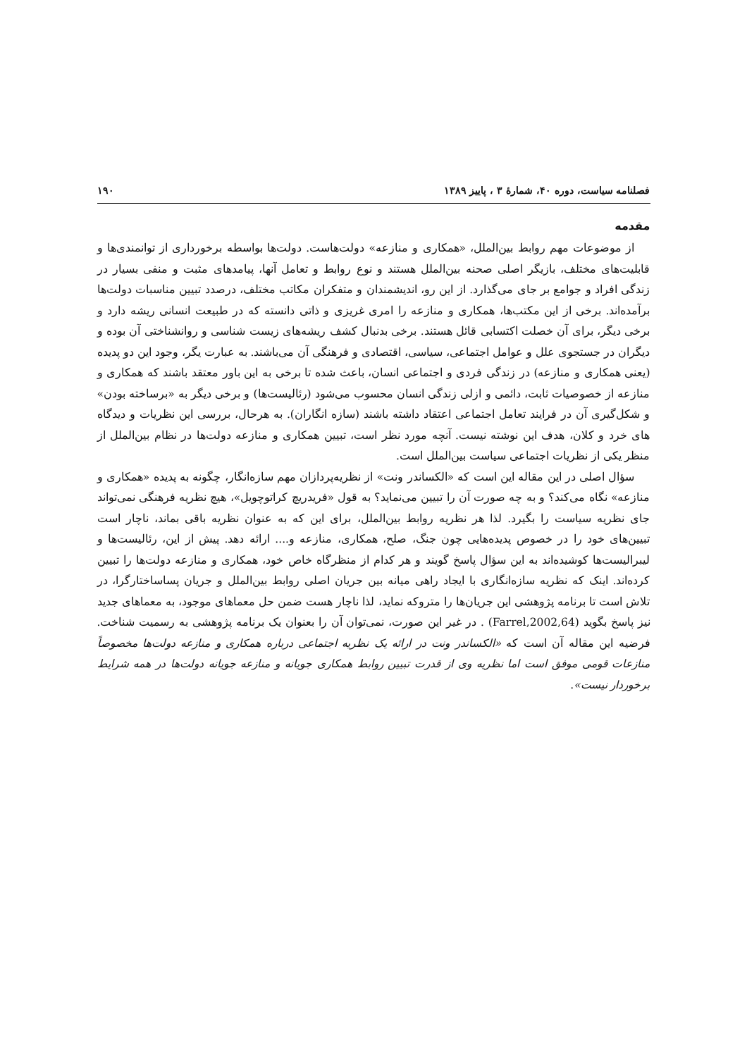فصلنامه سیاست، دوره ۴۰، شمارهٔ ۳ ، پاییز ۱۳۸۹ ۱۹۰
مقدمه
از موضوعات مهم روابط بین‌الملل، «همکاری و منازعه» دولت‌هاست. دولت‌ها بواسطه برخورداری از توانمندی‌ها و قابلیت‌های مختلف، بازیگر اصلی صحنه بین‌الملل هستند و نوع روابط و تعامل آنها، پیامدهای مثبت و منفی بسیار در زندگی افراد و جوامع بر جای می‌گذارد. از این رو، اندیشمندان و متفکران مکاتب مختلف، درصدد تبیین مناسبات دولت‌ها برآمده‌اند. برخی از این مکتب‌ها، همکاری و منازعه را امری غریزی و ذاتی دانسته که در طبیعت انسانی ریشه دارد و برخی دیگر، برای آن خصلت اکتسابی قائل هستند. برخی بدنبال کشف ریشه‌های زیست شناسی و روانشناختی آن بوده و دیگران در جستجوی علل و عوامل اجتماعی، سیاسی، اقتصادی و فرهنگی آن می‌باشند. به عبارت یگر، وجود این دو پدیده (یعنی همکاری و منازعه) در زندگی فردی و اجتماعی انسان، باعث شده تا برخی به این باور معتقد باشند که همکاری و منازعه از خصوصیات ثابت، دائمی و ازلی زندگی انسان محسوب می‌شود (رئالیست‌ها) و برخی دیگر به «برساخته بودن» و شکل‌گیری آن در فرایند تعامل اجتماعی اعتقاد داشته باشند (سازه انگاران). به هرحال، بررسی این نظریات و دیدگاه های خرد و کلان، هدف این نوشته نیست. آنچه مورد نظر است، تبیین همکاری و منازعه دولت‌ها در نظام بین‌الملل از منظر یکی از نظریات اجتماعی سیاست بین‌الملل است.
سؤال اصلی در این مقاله این است که «الکساندر ونت» از نظریه‌پردازان مهم سازه‌انگار، چگونه به پدیده «همکاری و منازعه» نگاه می‌کند؟ و به چه صورت آن را تبیین می‌نماید؟ به قول «فریدریچ کراتوچویل»، هیچ نظریه فرهنگی نمی‌تواند جای نظریه سیاست را بگیرد. لذا هر نظریه روابط بین‌الملل، برای این که به عنوان نظریه باقی بماند، ناچار است تبیین‌های خود را در خصوص پدیده‌هایی چون جنگ، صلح، همکاری، منازعه و.... ارائه دهد. پیش از این، رئالیست‌ها و لیبرالیست‌ها کوشیده‌اند به این سؤال پاسخ گویند و هر کدام از منظرگاه خاص خود، همکاری و منازعه دولت‌ها را تبیین کرده‌اند. اینک که نظریه سازه‌انگاری با ایجاد راهی میانه بین جریان اصلی روابط بین‌الملل و جریان پساساختارگرا، در تلاش است تا برنامه پژوهشی این جریان‌ها را متروکه نماید، لذا ناچار هست ضمن حل معماهای موجود، به معماهای جدید نیز پاسخ بگوید (Farrel,2002,64) . در غیر این صورت، نمی‌توان آن را بعنوان یک برنامه پژوهشی به رسمیت شناخت. فرضیه این مقاله آن است که «الکساندر ونت در ارائه یک نظریه اجتماعی درباره همکاری و منازعه دولت‌ها مخصوصاً منازعات قومی موفق است اما نظریه وی از قدرت تبیین روابط همکاری جویانه و منازعه جویانه دولت‌ها در همه شرایط برخوردار نیست».